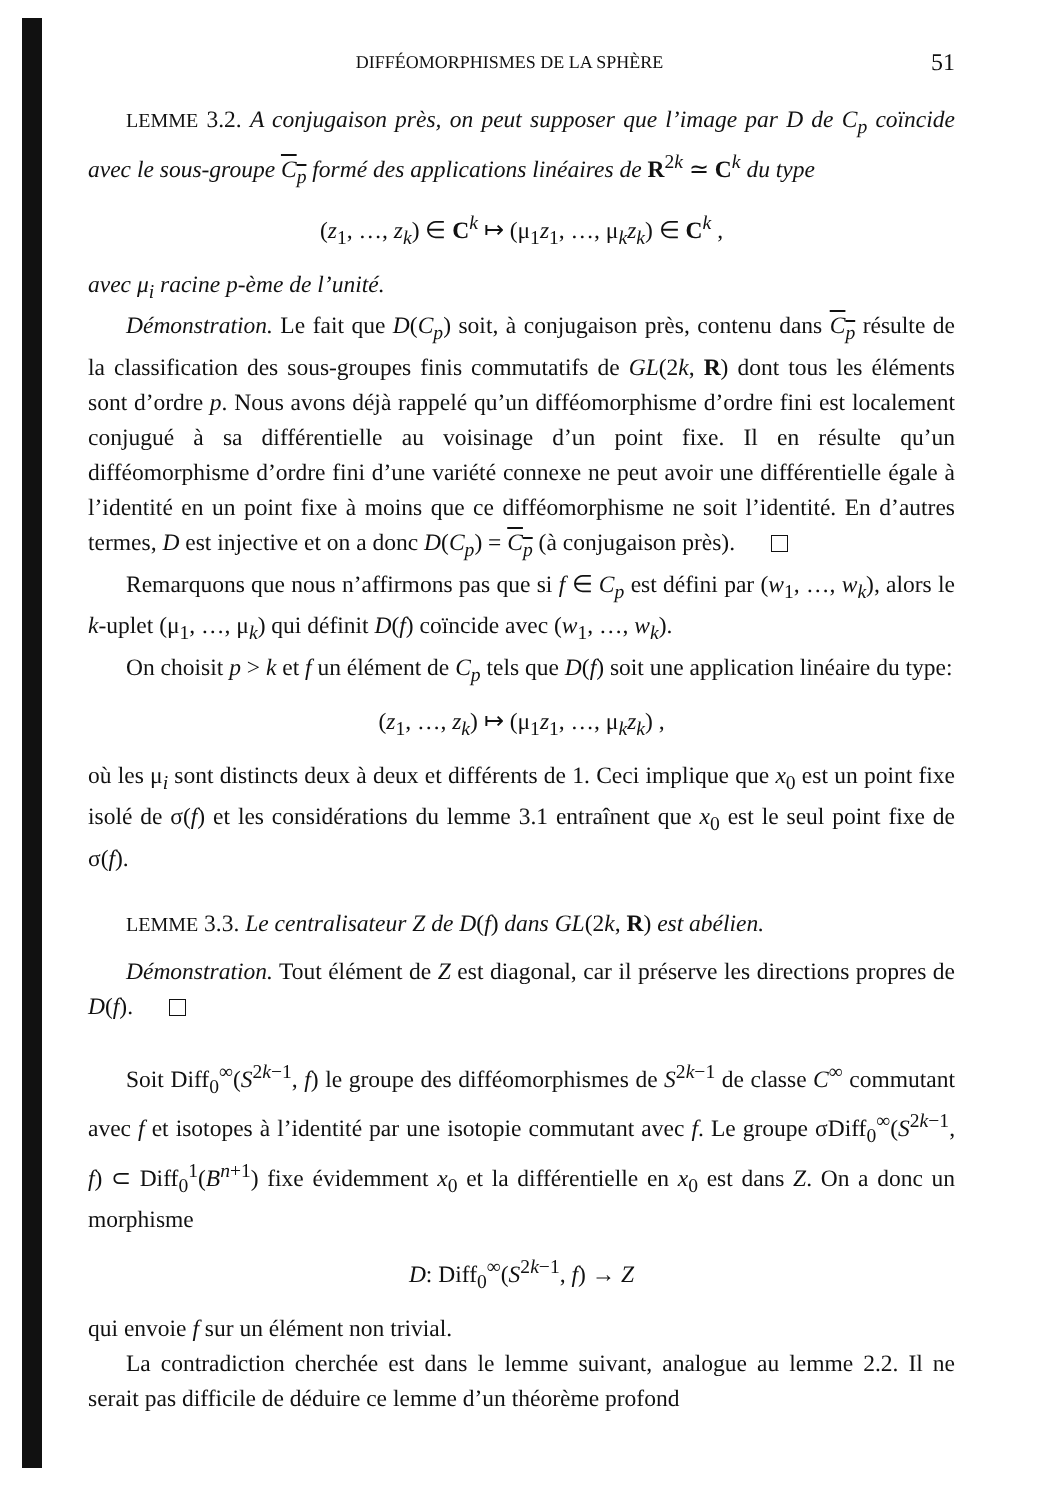DIFFÉOMORPHISMES DE LA SPHÈRE 51
LEMME 3.2. A conjugaison près, on peut supposer que l’image par D de C<sub>p</sub> coïncide avec le sous-groupe C<sub>p</sub> formé des applications linéaires de R<sup>2k</sup> ≃ C<sup>k</sup> du type
(z<sub>1</sub>, …, z<sub>k</sub>) ∈ C<sup>k</sup> ↦ (μ<sub>1</sub>z<sub>1</sub>, …, μ<sub>k</sub>z<sub>k</sub>) ∈ C<sup>k</sup> ,
avec μ<sub>i</sub> racine p-ème de l’unité.
Démonstration. Le fait que D(C<sub>p</sub>) soit, à conjugaison près, contenu dans C<sub>p</sub> résulte de la classification des sous-groupes finis commutatifs de GL(2k, R) dont tous les éléments sont d’ordre p. Nous avons déjà rappelé qu’un difféomorphisme d’ordre fini est localement conjugué à sa différentielle au voisinage d’un point fixe. Il en résulte qu’un difféomorphisme d’ordre fini d’une variété connexe ne peut avoir une différentielle égale à l’identité en un point fixe à moins que ce difféomorphisme ne soit l’identité. En d’autres termes, D est injective et on a donc D(C<sub>p</sub>) = C<sub>p</sub> (à conjugaison près).
Remarquons que nous n’affirmons pas que si f ∈ C<sub>p</sub> est défini par (w<sub>1</sub>, …, w<sub>k</sub>), alors le k-uplet (μ<sub>1</sub>, …, μ<sub>k</sub>) qui définit D(f) coïncide avec (w<sub>1</sub>, …, w<sub>k</sub>).
On choisit p > k et f un élément de C<sub>p</sub> tels que D(f) soit une application linéaire du type:
(z<sub>1</sub>, …, z<sub>k</sub>) ↦ (μ<sub>1</sub>z<sub>1</sub>, …, μ<sub>k</sub>z<sub>k</sub>) ,
où les μ<sub>i</sub> sont distincts deux à deux et différents de 1. Ceci implique que x<sub>0</sub> est un point fixe isolé de σ(f) et les considérations du lemme 3.1 entraînent que x<sub>0</sub> est le seul point fixe de σ(f).
LEMME 3.3. Le centralisateur Z de D(f) dans GL(2k, R) est abélien.
Démonstration. Tout élément de Z est diagonal, car il préserve les directions propres de D(f).
Soit Diff<sub>0</sub><sup>∞</sup>(S<sup>2k−1</sup>, f) le groupe des difféomorphismes de S<sup>2k−1</sup> de classe C<sup>∞</sup> commutant avec f et isotopes à l’identité par une isotopie commutant avec f. Le groupe σDiff<sub>0</sub><sup>∞</sup>(S<sup>2k−1</sup>, f) ⊂ Diff<sub>0</sub><sup>1</sup>(B<sup>n+1</sup>) fixe évidemment x<sub>0</sub> et la différentielle en x<sub>0</sub> est dans Z. On a donc un morphisme
D: Diff<sub>0</sub><sup>∞</sup>(S<sup>2k−1</sup>, f) → Z
qui envoie f sur un élément non trivial.
La contradiction cherchée est dans le lemme suivant, analogue au lemme 2.2. Il ne serait pas difficile de déduire ce lemme d’un théorème profond